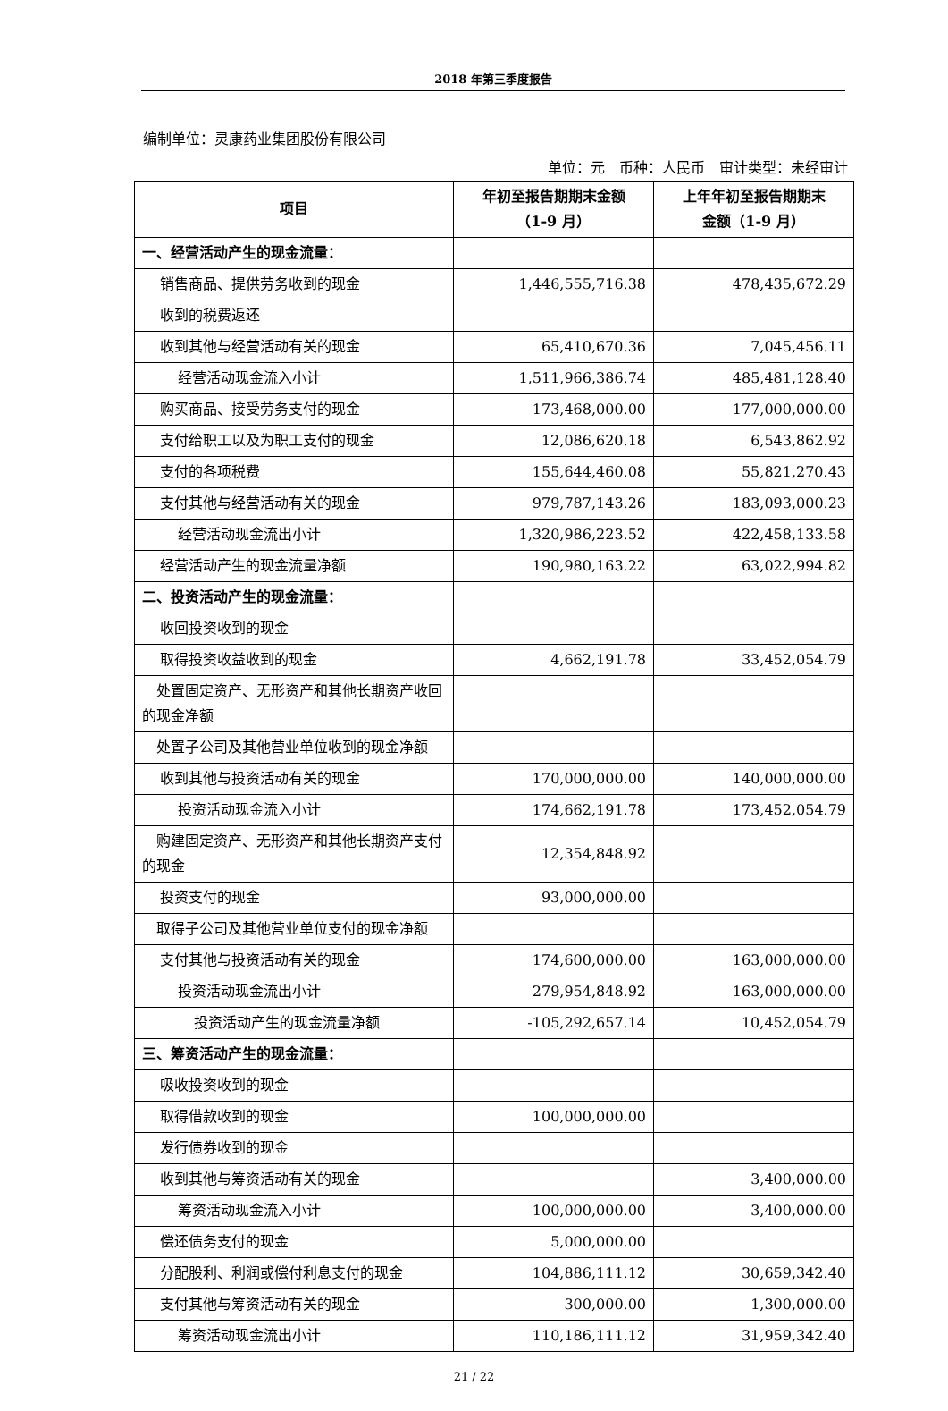2018 年第三季度报告
编制单位：灵康药业集团股份有限公司
单位：元　币种：人民币　审计类型：未经审计
| 项目 | 年初至报告期期末金额 （1-9 月） | 上年年初至报告期期末 金额（1-9 月） |
| --- | --- | --- |
| 一、经营活动产生的现金流量： | | |
| 销售商品、提供劳务收到的现金 | 1,446,555,716.38 | 478,435,672.29 |
| 收到的税费返还 | | |
| 收到其他与经营活动有关的现金 | 65,410,670.36 | 7,045,456.11 |
| 经营活动现金流入小计 | 1,511,966,386.74 | 485,481,128.40 |
| 购买商品、接受劳务支付的现金 | 173,468,000.00 | 177,000,000.00 |
| 支付给职工以及为职工支付的现金 | 12,086,620.18 | 6,543,862.92 |
| 支付的各项税费 | 155,644,460.08 | 55,821,270.43 |
| 支付其他与经营活动有关的现金 | 979,787,143.26 | 183,093,000.23 |
| 经营活动现金流出小计 | 1,320,986,223.52 | 422,458,133.58 |
| 经营活动产生的现金流量净额 | 190,980,163.22 | 63,022,994.82 |
| 二、投资活动产生的现金流量： | | |
| 收回投资收到的现金 | | |
| 取得投资收益收到的现金 | 4,662,191.78 | 33,452,054.79 |
| 处置固定资产、无形资产和其他长期资产收回的现金净额 | | |
| 处置子公司及其他营业单位收到的现金净额 | | |
| 收到其他与投资活动有关的现金 | 170,000,000.00 | 140,000,000.00 |
| 投资活动现金流入小计 | 174,662,191.78 | 173,452,054.79 |
| 购建固定资产、无形资产和其他长期资产支付的现金 | 12,354,848.92 | |
| 投资支付的现金 | 93,000,000.00 | |
| 取得子公司及其他营业单位支付的现金净额 | | |
| 支付其他与投资活动有关的现金 | 174,600,000.00 | 163,000,000.00 |
| 投资活动现金流出小计 | 279,954,848.92 | 163,000,000.00 |
| 投资活动产生的现金流量净额 | -105,292,657.14 | 10,452,054.79 |
| 三、筹资活动产生的现金流量： | | |
| 吸收投资收到的现金 | | |
| 取得借款收到的现金 | 100,000,000.00 | |
| 发行债券收到的现金 | | |
| 收到其他与筹资活动有关的现金 | | 3,400,000.00 |
| 筹资活动现金流入小计 | 100,000,000.00 | 3,400,000.00 |
| 偿还债务支付的现金 | 5,000,000.00 | |
| 分配股利、利润或偿付利息支付的现金 | 104,886,111.12 | 30,659,342.40 |
| 支付其他与筹资活动有关的现金 | 300,000.00 | 1,300,000.00 |
| 筹资活动现金流出小计 | 110,186,111.12 | 31,959,342.40 |
21 / 22